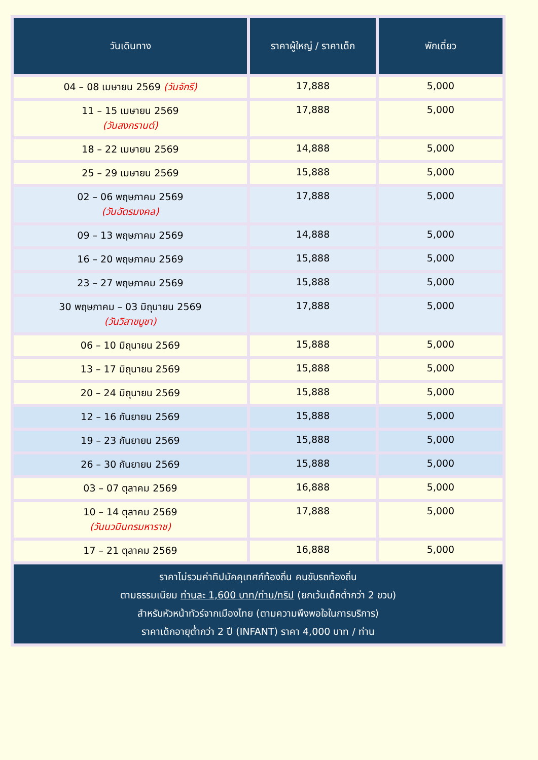| วันเดินทาง | ราคาผู้ใหญ่ / ราคาเด็ก | พักเดี่ยว |
| --- | --- | --- |
| 04 – 08 เมษายน 2569 (วันจักรี) | 17,888 | 5,000 |
| 11 – 15 เมษายน 2569 (วันสงกรานต์) | 17,888 | 5,000 |
| 18 – 22 เมษายน 2569 | 14,888 | 5,000 |
| 25 – 29 เมษายน 2569 | 15,888 | 5,000 |
| 02 – 06 พฤษภาคม 2569 (วันฉัตรมงคล) | 17,888 | 5,000 |
| 09 – 13 พฤษภาคม 2569 | 14,888 | 5,000 |
| 16 – 20 พฤษภาคม 2569 | 15,888 | 5,000 |
| 23 – 27 พฤษภาคม 2569 | 15,888 | 5,000 |
| 30 พฤษภาคม – 03 มิถุนายน 2569 (วันวิสาขบูชา) | 17,888 | 5,000 |
| 06 – 10 มิถุนายน 2569 | 15,888 | 5,000 |
| 13 – 17 มิถุนายน 2569 | 15,888 | 5,000 |
| 20 – 24 มิถุนายน 2569 | 15,888 | 5,000 |
| 12 – 16 กันยายน 2569 | 15,888 | 5,000 |
| 19 – 23 กันยายน 2569 | 15,888 | 5,000 |
| 26 – 30 กันยายน 2569 | 15,888 | 5,000 |
| 03 – 07 ตุลาคม 2569 | 16,888 | 5,000 |
| 10 – 14 ตุลาคม 2569 (วันนวมินทรมหาราช) | 17,888 | 5,000 |
| 17 – 21 ตุลาคม 2569 | 16,888 | 5,000 |
| ราคาไม่รวมค่าทิปมัคคุเทศก์ท้องถิ่น คนขับรถท้องถิ่น ตามธรรมเนียม ท่านละ 1,600 บาท/ท่าน/ทริป (ยกเว้นเด็กต่ำกว่า 2 ขวบ) สำหรับหัวหน้าทัวร์จากเมืองไทย (ตามความพึงพอใจในการบริการ) ราคาเด็กอายุต่ำกว่า 2 ปี (INFANT) ราคา 4,000 บาท / ท่าน | | |